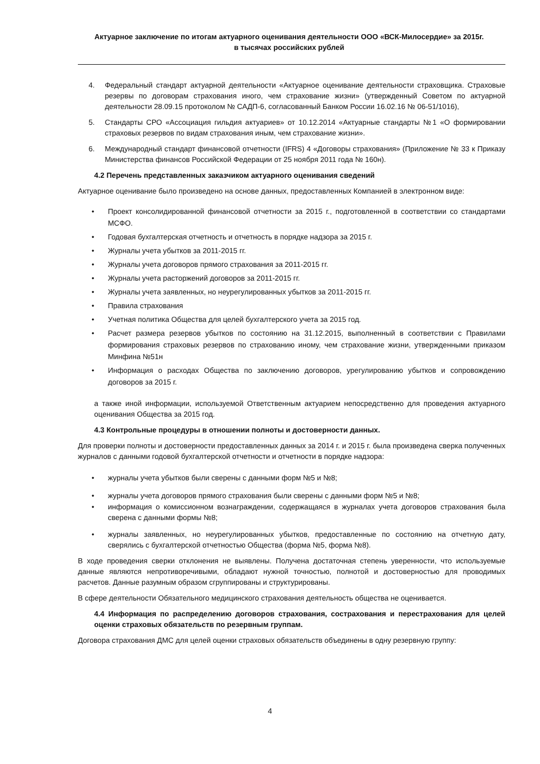Актуарное заключение по итогам актуарного оценивания деятельности ООО «ВСК-Милосердие» за 2015г.
в тысячах российских рублей
4. Федеральный стандарт актуарной деятельности «Актуарное оценивание деятельности страховщика. Страховые резервы по договорам страхования иного, чем страхование жизни» (утвержденный Советом по актуарной деятельности 28.09.15 протоколом № САДП-6, согласованный Банком России 16.02.16 № 06-51/1016),
5. Стандарты СРО «Ассоциация гильдия актуариев» от 10.12.2014 «Актуарные стандарты №1 «О формировании страховых резервов по видам страхования иным, чем страхование жизни».
6. Международный стандарт финансовой отчетности (IFRS) 4 «Договоры страхования» (Приложение № 33 к Приказу Министерства финансов Российской Федерации от 25 ноября 2011 года № 160н).
4.2 Перечень представленных заказчиком актуарного оценивания сведений
Актуарное оценивание было произведено на основе данных, предоставленных Компанией в электронном виде:
• Проект консолидированной финансовой отчетности за 2015 г., подготовленной в соответствии со стандартами МСФО.
• Годовая бухгалтерская отчетность и отчетность в порядке надзора за 2015 г.
• Журналы учета убытков за 2011-2015 гг.
• Журналы учета договоров прямого страхования за 2011-2015 гг.
• Журналы учета расторжений договоров за 2011-2015 гг.
• Журналы учета заявленных, но неурегулированных убытков за 2011-2015 гг.
• Правила страхования
• Учетная политика Общества для целей бухгалтерского учета за 2015 год.
• Расчет размера резервов убытков по состоянию на 31.12.2015, выполненный в соответствии с Правилами формирования страховых резервов по страхованию иному, чем страхование жизни, утвержденными приказом Минфина №51н
• Информация о расходах Общества по заключению договоров, урегулированию убытков и сопровождению договоров за 2015 г.
а также иной информации, используемой Ответственным актуарием непосредственно для проведения актуарного оценивания Общества за 2015 год.
4.3 Контрольные процедуры в отношении полноты и достоверности данных.
Для проверки полноты и достоверности предоставленных данных за 2014 г. и 2015 г. была произведена сверка полученных журналов с данными годовой бухгалтерской отчетности и отчетности в порядке надзора:
• журналы учета убытков были сверены с данными форм №5 и №8;
• журналы учета договоров прямого страхования были сверены с данными форм №5 и №8;
• информация о комиссионном вознаграждении, содержащаяся в журналах учета договоров страхования была сверена с данными формы №8;
• журналы заявленных, но неурегулированных убытков, предоставленные по состоянию на отчетную дату, сверялись с бухгалтерской отчетностью Общества (форма №5, форма №8).
В ходе проведения сверки отклонения не выявлены. Получена достаточная степень уверенности, что используемые данные являются непротиворечивыми, обладают нужной точностью, полнотой и достоверностью для проводимых расчетов. Данные разумным образом сгруппированы и структурированы.
В сфере деятельности Обязательного медицинского страхования деятельность общества не оценивается.
4.4 Информация по распределению договоров страхования, сострахования и перестрахования для целей оценки страховых обязательств по резервным группам.
Договора страхования ДМС для целей оценки страховых обязательств объединены в одну резервную группу:
4